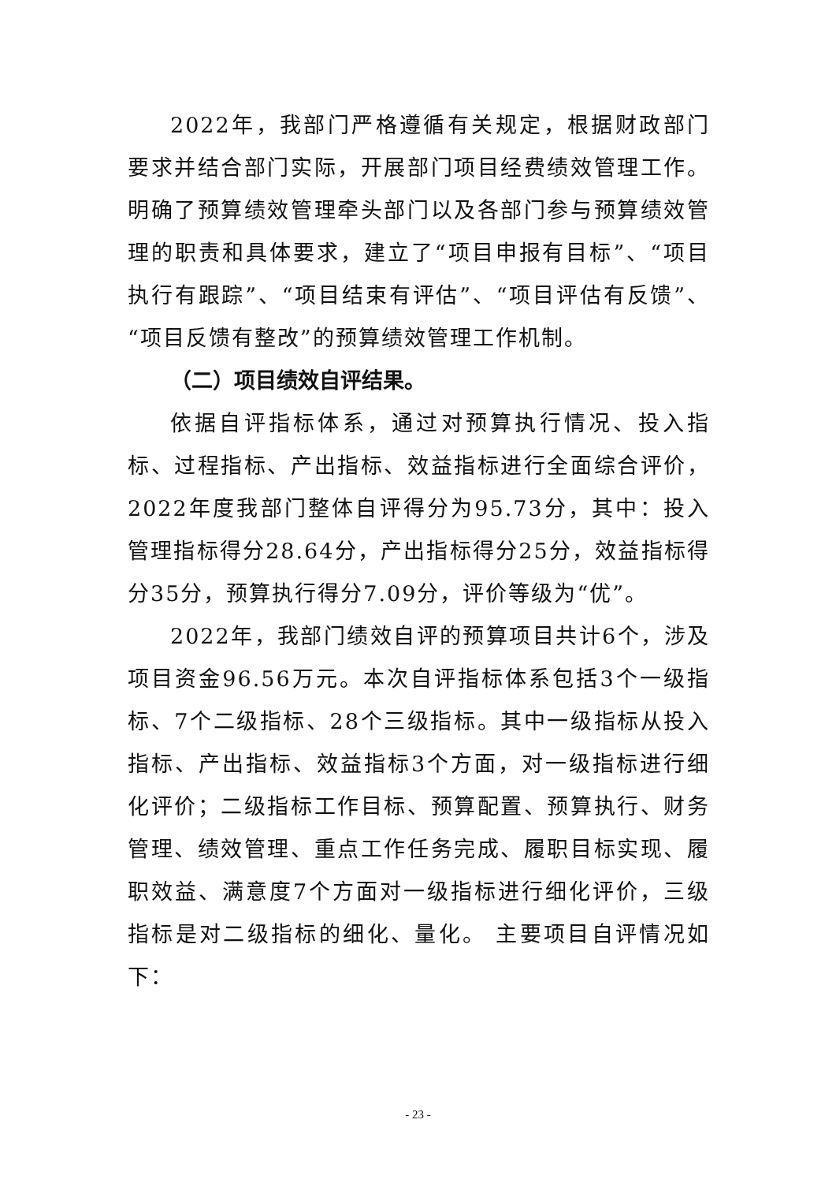2022年，我部门严格遵循有关规定，根据财政部门要求并结合部门实际，开展部门项目经费绩效管理工作。明确了预算绩效管理牵头部门以及各部门参与预算绩效管理的职责和具体要求，建立了“项目申报有目标”、“项目执行有跟踪”、“项目结束有评估”、“项目评估有反馈”、“项目反馈有整改”的预算绩效管理工作机制。
（二）项目绩效自评结果。
依据自评指标体系，通过对预算执行情况、投入指标、过程指标、产出指标、效益指标进行全面综合评价，2022年度我部门整体自评得分为95.73分，其中：投入管理指标得分28.64分，产出指标得分25分，效益指标得分35分，预算执行得分7.09分，评价等级为“优”。
2022年，我部门绩效自评的预算项目共计6个，涉及项目资金96.56万元。本次自评指标体系包括3个一级指标、7个二级指标、28个三级指标。其中一级指标从投入指标、产出指标、效益指标3个方面，对一级指标进行细化评价；二级指标工作目标、预算配置、预算执行、财务管理、绩效管理、重点工作任务完成、履职目标实现、履职效益、满意度7个方面对一级指标进行细化评价，三级指标是对二级指标的细化、量化。 主要项目自评情况如下：
- 23 -